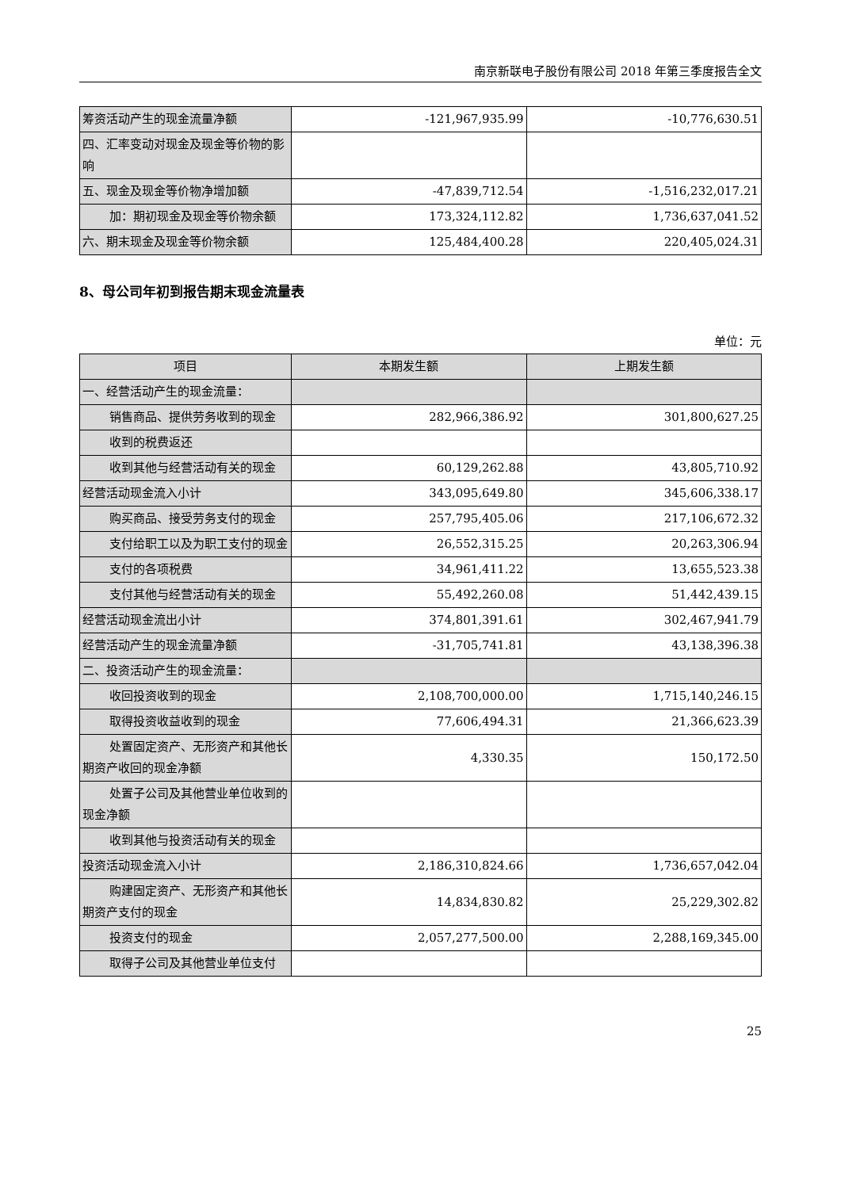南京新联电子股份有限公司 2018 年第三季度报告全文
| 筹资活动产生的现金流量净额 | -121,967,935.99 | -10,776,630.51 |
| 四、汇率变动对现金及现金等价物的影响 | | |
| 五、现金及现金等价物净增加额 | -47,839,712.54 | -1,516,232,017.21 |
| 加：期初现金及现金等价物余额 | 173,324,112.82 | 1,736,637,041.52 |
| 六、期末现金及现金等价物余额 | 125,484,400.28 | 220,405,024.31 |
8、母公司年初到报告期末现金流量表
单位：元
| 项目 | 本期发生额 | 上期发生额 |
| --- | --- | --- |
| 一、经营活动产生的现金流量： | | |
| 销售商品、提供劳务收到的现金 | 282,966,386.92 | 301,800,627.25 |
| 收到的税费返还 | | |
| 收到其他与经营活动有关的现金 | 60,129,262.88 | 43,805,710.92 |
| 经营活动现金流入小计 | 343,095,649.80 | 345,606,338.17 |
| 购买商品、接受劳务支付的现金 | 257,795,405.06 | 217,106,672.32 |
| 支付给职工以及为职工支付的现 金 | 26,552,315.25 | 20,263,306.94 |
| 支付的各项税费 | 34,961,411.22 | 13,655,523.38 |
| 支付其他与经营活动有关的现金 | 55,492,260.08 | 51,442,439.15 |
| 经营活动现金流出小计 | 374,801,391.61 | 302,467,941.79 |
| 经营活动产生的现金流量净额 | -31,705,741.81 | 43,138,396.38 |
| 二、投资活动产生的现金流量： | | |
| 收回投资收到的现金 | 2,108,700,000.00 | 1,715,140,246.15 |
| 取得投资收益收到的现金 | 77,606,494.31 | 21,366,623.39 |
| 处置固定资产、无形资产和其他 长期资产收回的现金净额 | 4,330.35 | 150,172.50 |
| 处置子公司及其他营业单位收到 的现金净额 | | |
| 收到其他与投资活动有关的现金 | | |
| 投资活动现金流入小计 | 2,186,310,824.66 | 1,736,657,042.04 |
| 购建固定资产、无形资产和其他 长期资产支付的现金 | 14,834,830.82 | 25,229,302.82 |
| 投资支付的现金 | 2,057,277,500.00 | 2,288,169,345.00 |
| 取得子公司及其他营业单位支付 | | |
25